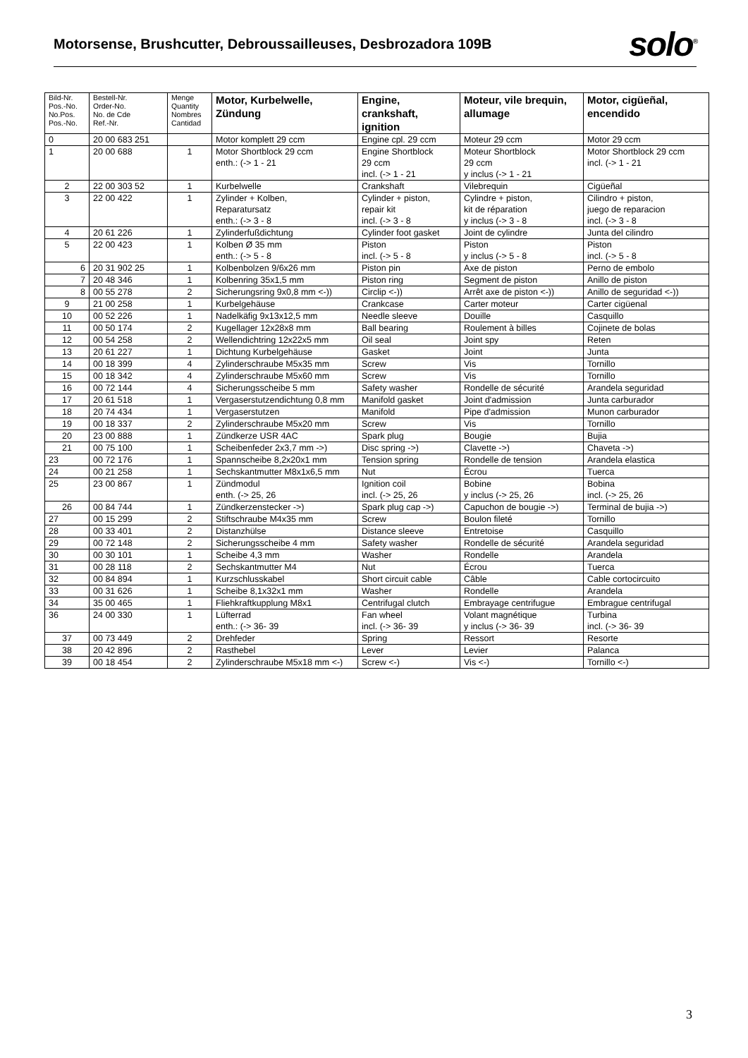Motorsense, Brushcutter, Debroussailleuses, Desbrozadora 109B
solo<sup>®</sup>
| Bild-Nr. Pos.-No. No.Pos. Pos.-No. | Bestell-Nr. Order-No. No. de Cde Ref.-Nr. | Menge Quantity Nombres Cantidad | Motor, Kurbelwelle, Zündung | Engine, crankshaft, ignition | Moteur, vile brequin, allumage | Motor, cigüeñal, encendido |
| --- | --- | --- | --- | --- | --- | --- |
| 0 | 20 00 683 251 | | Motor komplett 29 ccm | Engine cpl. 29 ccm | Moteur 29 ccm | Motor 29 ccm |
| 1 | 20 00 688 | 1 | Motor Shortblock 29 ccm enth.: (-> 1 - 21 | Engine Shortblock 29 ccm incl. (-> 1 - 21 | Moteur Shortblock 29 ccm y inclus (-> 1 - 21 | Motor Shortblock 29 ccm incl. (-> 1 - 21 |
| 2 | 22 00 303 52 | 1 | Kurbelwelle | Crankshaft | Vilebrequin | Cigüeñal |
| 3 | 22 00 422 | 1 | Zylinder + Kolben, Reparatursatz enth.: (-> 3 - 8 | Cylinder + piston, repair kit incl. (-> 3 - 8 | Cylindre + piston, kit de réparation y inclus (-> 3 - 8 | Cilindro + piston, juego de reparacion incl. (-> 3 - 8 |
| 4 | 20 61 226 | 1 | Zylinderfußdichtung | Cylinder foot gasket | Joint de cylindre | Junta del cilindro |
| 5 | 22 00 423 | 1 | Kolben Ø 35 mm enth.: (-> 5 - 8 | Piston incl. (-> 5 - 8 | Piston y inclus (-> 5 - 8 | Piston incl. (-> 5 - 8 |
| 6 | 20 31 902 25 | 1 | Kolbenbolzen 9/6x26 mm | Piston pin | Axe de piston | Perno de embolo |
| 7 | 20 48 346 | 1 | Kolbenring 35x1,5 mm | Piston ring | Segment de piston | Anillo de piston |
| 8 | 00 55 278 | 2 | Sicherungsring 9x0,8 mm <-)) | Circlip <-)) | Arrêt axe de piston <-)) | Anillo de seguridad <-)) |
| 9 | 21 00 258 | 1 | Kurbelgehäuse | Crankcase | Carter moteur | Carter cigüenal |
| 10 | 00 52 226 | 1 | Nadelkäfig 9x13x12,5 mm | Needle sleeve | Douille | Casquillo |
| 11 | 00 50 174 | 2 | Kugellager 12x28x8 mm | Ball bearing | Roulement à billes | Cojinete de bolas |
| 12 | 00 54 258 | 2 | Wellendichtring 12x22x5 mm | Oil seal | Joint spy | Reten |
| 13 | 20 61 227 | 1 | Dichtung Kurbelgehäuse | Gasket | Joint | Junta |
| 14 | 00 18 399 | 4 | Zylinderschraube M5x35 mm | Screw | Vis | Tornillo |
| 15 | 00 18 342 | 4 | Zylinderschraube M5x60 mm | Screw | Vis | Tornillo |
| 16 | 00 72 144 | 4 | Sicherungsscheibe 5 mm | Safety washer | Rondelle de sécurité | Arandela seguridad |
| 17 | 20 61 518 | 1 | Vergaserstutzendichtung 0,8 mm | Manifold gasket | Joint d'admission | Junta carburador |
| 18 | 20 74 434 | 1 | Vergaserstutzen | Manifold | Pipe d'admission | Munon carburador |
| 19 | 00 18 337 | 2 | Zylinderschraube M5x20 mm | Screw | Vis | Tornillo |
| 20 | 23 00 888 | 1 | Zündkerze USR 4AC | Spark plug | Bougie | Bujia |
| 21 | 00 75 100 | 1 | Scheibenfeder 2x3,7 mm ->) | Disc spring ->) | Clavette ->) | Chaveta ->) |
| 23 | 00 72 176 | 1 | Spannscheibe 8,2x20x1 mm | Tension spring | Rondelle de tension | Arandela elastica |
| 24 | 00 21 258 | 1 | Sechskantmutter M8x1x6,5 mm | Nut | Écrou | Tuerca |
| 25 | 23 00 867 | 1 | Zündmodul enth. (-> 25, 26 | Ignition coil incl. (-> 25, 26 | Bobine y inclus (-> 25, 26 | Bobina incl. (-> 25, 26 |
| 26 | 00 84 744 | 1 | Zündkerzenstecker ->) | Spark plug cap ->) | Capuchon de bougie ->) | Terminal de bujia ->) |
| 27 | 00 15 299 | 2 | Stiftschraube M4x35 mm | Screw | Boulon fileté | Tornillo |
| 28 | 00 33 401 | 2 | Distanzhülse | Distance sleeve | Entretoise | Casquillo |
| 29 | 00 72 148 | 2 | Sicherungsscheibe 4 mm | Safety washer | Rondelle de sécurité | Arandela seguridad |
| 30 | 00 30 101 | 1 | Scheibe 4,3 mm | Washer | Rondelle | Arandela |
| 31 | 00 28 118 | 2 | Sechskantmutter M4 | Nut | Écrou | Tuerca |
| 32 | 00 84 894 | 1 | Kurzschlusskabel | Short circuit cable | Câble | Cable cortocircuito |
| 33 | 00 31 626 | 1 | Scheibe 8,1x32x1 mm | Washer | Rondelle | Arandela |
| 34 | 35 00 465 | 1 | Fliehkraftkupplung M8x1 | Centrifugal clutch | Embrayage centrifugue | Embrague centrifugal |
| 36 | 24 00 330 | 1 | Lüfterrad enth.: (-> 36- 39 | Fan wheel incl. (-> 36- 39 | Volant magnétique y inclus (-> 36- 39 | Turbina incl. (-> 36- 39 |
| 37 | 00 73 449 | 2 | Drehfeder | Spring | Ressort | Resorte |
| 38 | 20 42 896 | 2 | Rasthebel | Lever | Levier | Palanca |
| 39 | 00 18 454 | 2 | Zylinderschraube M5x18 mm <-) | Screw <-) | Vis <-) | Tornillo <-) |
3